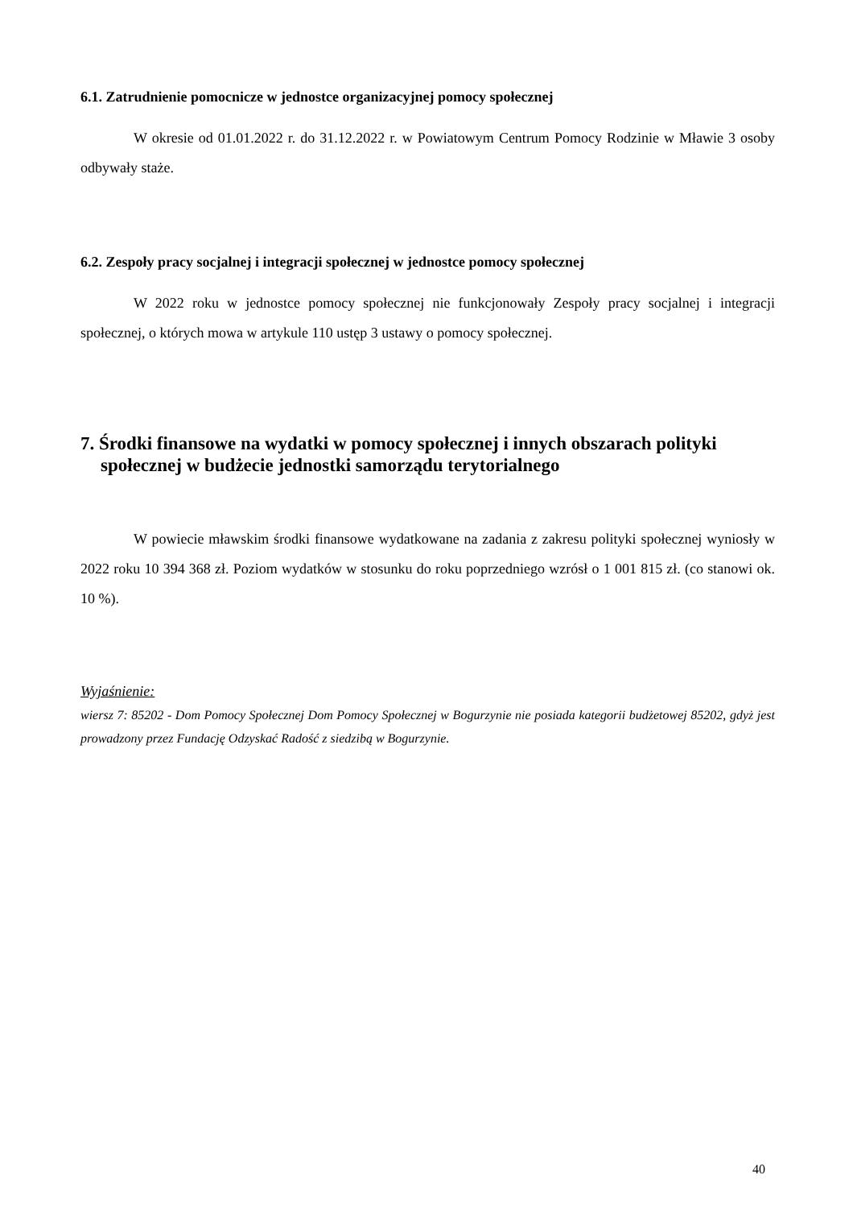6.1. Zatrudnienie pomocnicze w jednostce organizacyjnej pomocy społecznej
W okresie od 01.01.2022 r. do 31.12.2022 r. w Powiatowym Centrum Pomocy Rodzinie w Mławie 3 osoby odbywały staże.
6.2. Zespoły pracy socjalnej i integracji społecznej w jednostce pomocy społecznej
W 2022 roku w jednostce pomocy społecznej nie funkcjonowały Zespoły pracy socjalnej i integracji społecznej, o których mowa w artykule 110 ustęp 3 ustawy o pomocy społecznej.
7. Środki finansowe na wydatki w pomocy społecznej i innych obszarach polityki społecznej w budżecie jednostki samorządu terytorialnego
W powiecie mławskim środki finansowe wydatkowane na zadania z zakresu polityki społecznej wyniosły w 2022 roku 10 394 368 zł. Poziom wydatków w stosunku do roku poprzedniego wzrósł o 1 001 815 zł. (co stanowi ok. 10 %).
Wyjaśnienie:
wiersz 7: 85202 - Dom Pomocy Społecznej Dom Pomocy Społecznej w Bogurzynie nie posiada kategorii budżetowej 85202, gdyż jest prowadzony przez Fundację Odzyskać Radość z siedzibą w Bogurzynie.
40